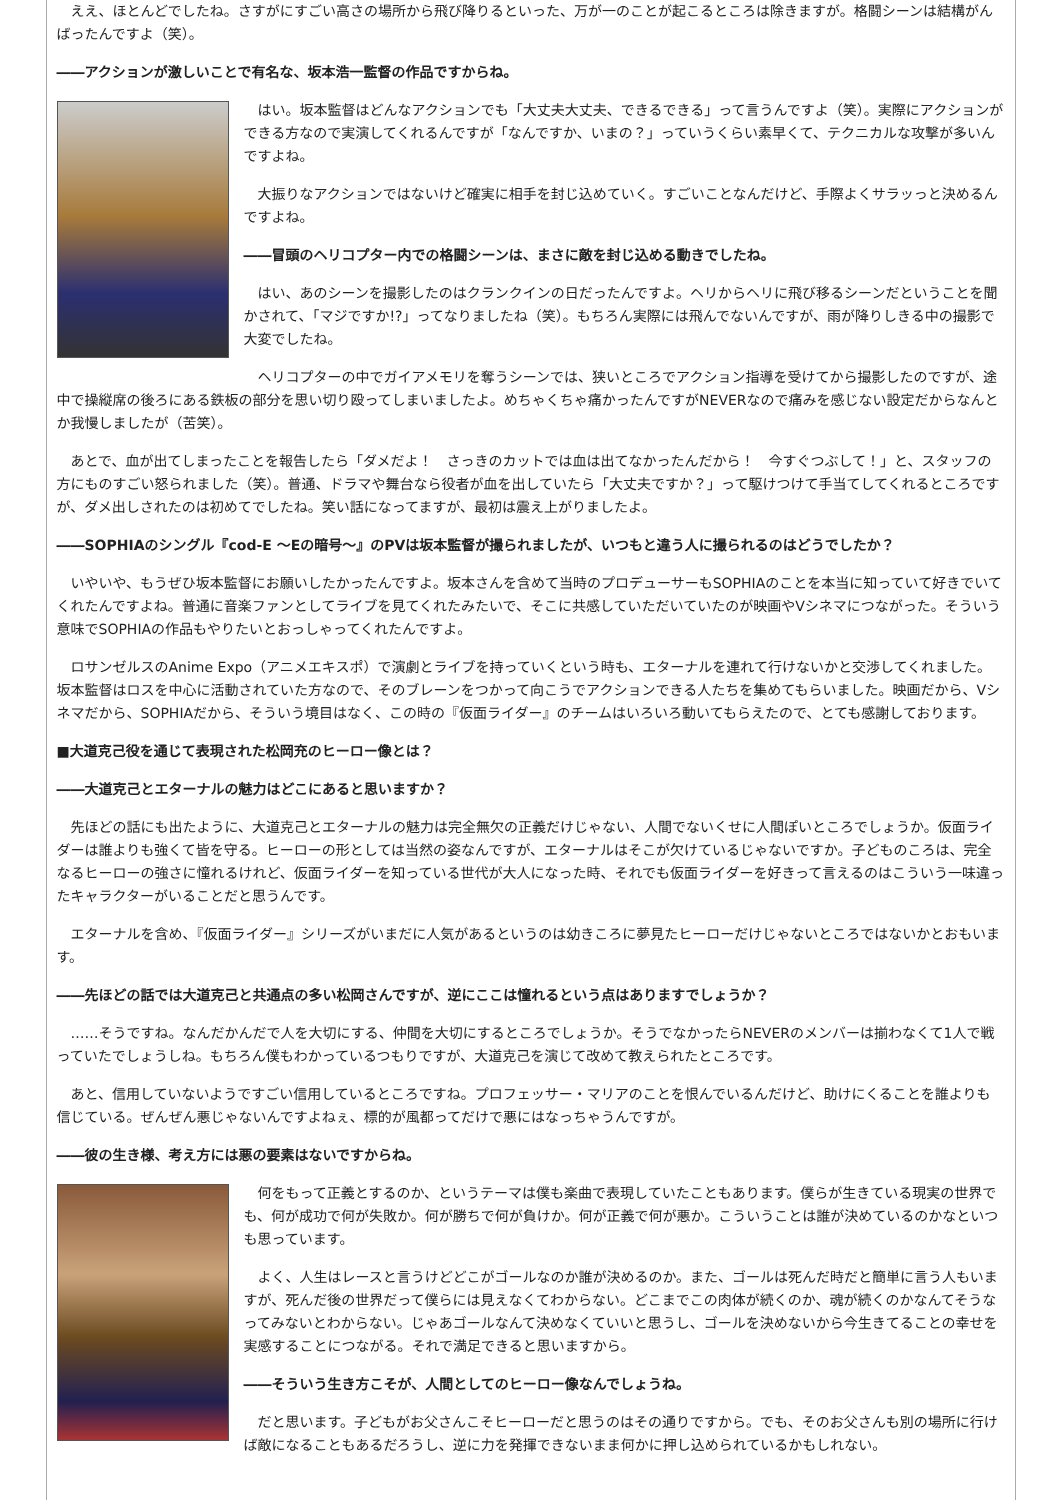ええ、ほとんどでしたね。さすがにすごい高さの場所から飛び降りるといった、万が一のことが起こるところは除きますが。格闘シーンは結構がんばったんですよ（笑）。
――アクションが激しいことで有名な、坂本浩一監督の作品ですからね。
　はい。坂本監督はどんなアクションでも「大丈夫大丈夫、できるできる」って言うんですよ（笑）。実際にアクションができる方なので実演してくれるんですが「なんですか、いまの？」っていうくらい素早くて、テクニカルな攻撃が多いんですよね。
　大振りなアクションではないけど確実に相手を封じ込めていく。すごいことなんだけど、手際よくサラッっと決めるんですよね。
――冒頭のヘリコプター内での格闘シーンは、まさに敵を封じ込める動きでしたね。
　はい、あのシーンを撮影したのはクランクインの日だったんですよ。ヘリからヘリに飛び移るシーンだということを聞かされて、「マジですか!?」ってなりましたね（笑）。もちろん実際には飛んでないんですが、雨が降りしきる中の撮影で大変でしたね。
　ヘリコプターの中でガイアメモリを奪うシーンでは、狭いところでアクション指導を受けてから撮影したのですが、途中で操縦席の後ろにある鉄板の部分を思い切り殴ってしまいましたよ。めちゃくちゃ痛かったんですがNEVERなので痛みを感じない設定だからなんとか我慢しましたが（苦笑）。
　あとで、血が出てしまったことを報告したら「ダメだよ！　さっきのカットでは血は出てなかったんだから！　今すぐつぶして！」と、スタッフの方にものすごい怒られました（笑）。普通、ドラマや舞台なら役者が血を出していたら「大丈夫ですか？」って駆けつけて手当てしてくれるところですが、ダメ出しされたのは初めてでしたね。笑い話になってますが、最初は震え上がりましたよ。
――SOPHIAのシングル『cod-E ～Eの暗号～』のPVは坂本監督が撮られましたが、いつもと違う人に撮られるのはどうでしたか？
　いやいや、もうぜひ坂本監督にお願いしたかったんですよ。坂本さんを含めて当時のプロデューサーもSOPHIAのことを本当に知っていて好きでいてくれたんですよね。普通に音楽ファンとしてライブを見てくれたみたいで、そこに共感していただいていたのが映画やVシネマにつながった。そういう意味でSOPHIAの作品もやりたいとおっしゃってくれたんですよ。
　ロサンゼルスのAnime Expo（アニメエキスポ）で演劇とライブを持っていくという時も、エターナルを連れて行けないかと交渉してくれました。坂本監督はロスを中心に活動されていた方なので、そのブレーンをつかって向こうでアクションできる人たちを集めてもらいました。映画だから、Vシネマだから、SOPHIAだから、そういう境目はなく、この時の『仮面ライダー』のチームはいろいろ動いてもらえたので、とても感謝しております。
■大道克己役を通じて表現された松岡充のヒーロー像とは？
――大道克己とエターナルの魅力はどこにあると思いますか？
　先ほどの話にも出たように、大道克己とエターナルの魅力は完全無欠の正義だけじゃない、人間でないくせに人間ぽいところでしょうか。仮面ライダーは誰よりも強くて皆を守る。ヒーローの形としては当然の姿なんですが、エターナルはそこが欠けているじゃないですか。子どものころは、完全なるヒーローの強さに憧れるけれど、仮面ライダーを知っている世代が大人になった時、それでも仮面ライダーを好きって言えるのはこういう一味違ったキャラクターがいることだと思うんです。
　エターナルを含め、『仮面ライダー』シリーズがいまだに人気があるというのは幼きころに夢見たヒーローだけじゃないところではないかとおもいます。
――先ほどの話では大道克己と共通点の多い松岡さんですが、逆にここは憧れるという点はありますでしょうか？
　……そうですね。なんだかんだで人を大切にする、仲間を大切にするところでしょうか。そうでなかったらNEVERのメンバーは揃わなくて1人で戦っていたでしょうしね。もちろん僕もわかっているつもりですが、大道克己を演じて改めて教えられたところです。
　あと、信用していないようですごい信用しているところですね。プロフェッサー・マリアのことを恨んでいるんだけど、助けにくることを誰よりも信じている。ぜんぜん悪じゃないんですよねぇ、標的が風都ってだけで悪にはなっちゃうんですが。
――彼の生き様、考え方には悪の要素はないですからね。
　何をもって正義とするのか、というテーマは僕も楽曲で表現していたこともあります。僕らが生きている現実の世界でも、何が成功で何が失敗か。何が勝ちで何が負けか。何が正義で何が悪か。こういうことは誰が決めているのかなといつも思っています。
　よく、人生はレースと言うけどどこがゴールなのか誰が決めるのか。また、ゴールは死んだ時だと簡単に言う人もいますが、死んだ後の世界だって僕らには見えなくてわからない。どこまでこの肉体が続くのか、魂が続くのかなんてそうなってみないとわからない。じゃあゴールなんて決めなくていいと思うし、ゴールを決めないから今生きてることの幸せを実感することにつながる。それで満足できると思いますから。
――そういう生き方こそが、人間としてのヒーロー像なんでしょうね。
　だと思います。子どもがお父さんこそヒーローだと思うのはその通りですから。でも、そのお父さんも別の場所に行けば敵になることもあるだろうし、逆に力を発揮できないまま何かに押し込められているかもしれない。